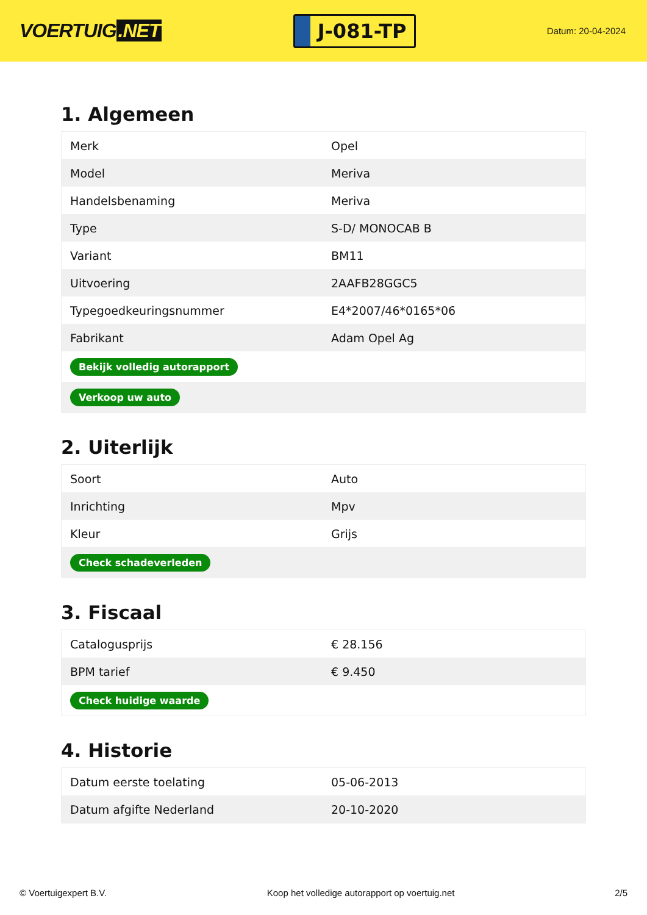VOERTUIG.NET
J-081-TP
Datum: 20-04-2024
1. Algemeen
| Merk | Opel |
| Model | Meriva |
| Handelsbenaming | Meriva |
| Type | S-D/ MONOCAB B |
| Variant | BM11 |
| Uitvoering | 2AAFB28GGC5 |
| Typegoedkeuringsnummer | E4*2007/46*0165*06 |
| Fabrikant | Adam Opel Ag |
| Bekijk volledig autorapport | |
| Verkoop uw auto | |
2. Uiterlijk
| Soort | Auto |
| Inrichting | Mpv |
| Kleur | Grijs |
| Check schadeverleden | |
3. Fiscaal
| Catalogusprijs | € 28.156 |
| BPM tarief | € 9.450 |
| Check huidige waarde | |
4. Historie
| Datum eerste toelating | 05-06-2013 |
| Datum afgifte Nederland | 20-10-2020 |
© Voertuigexpert B.V. Koop het volledige autorapport op voertuig.net 2/5